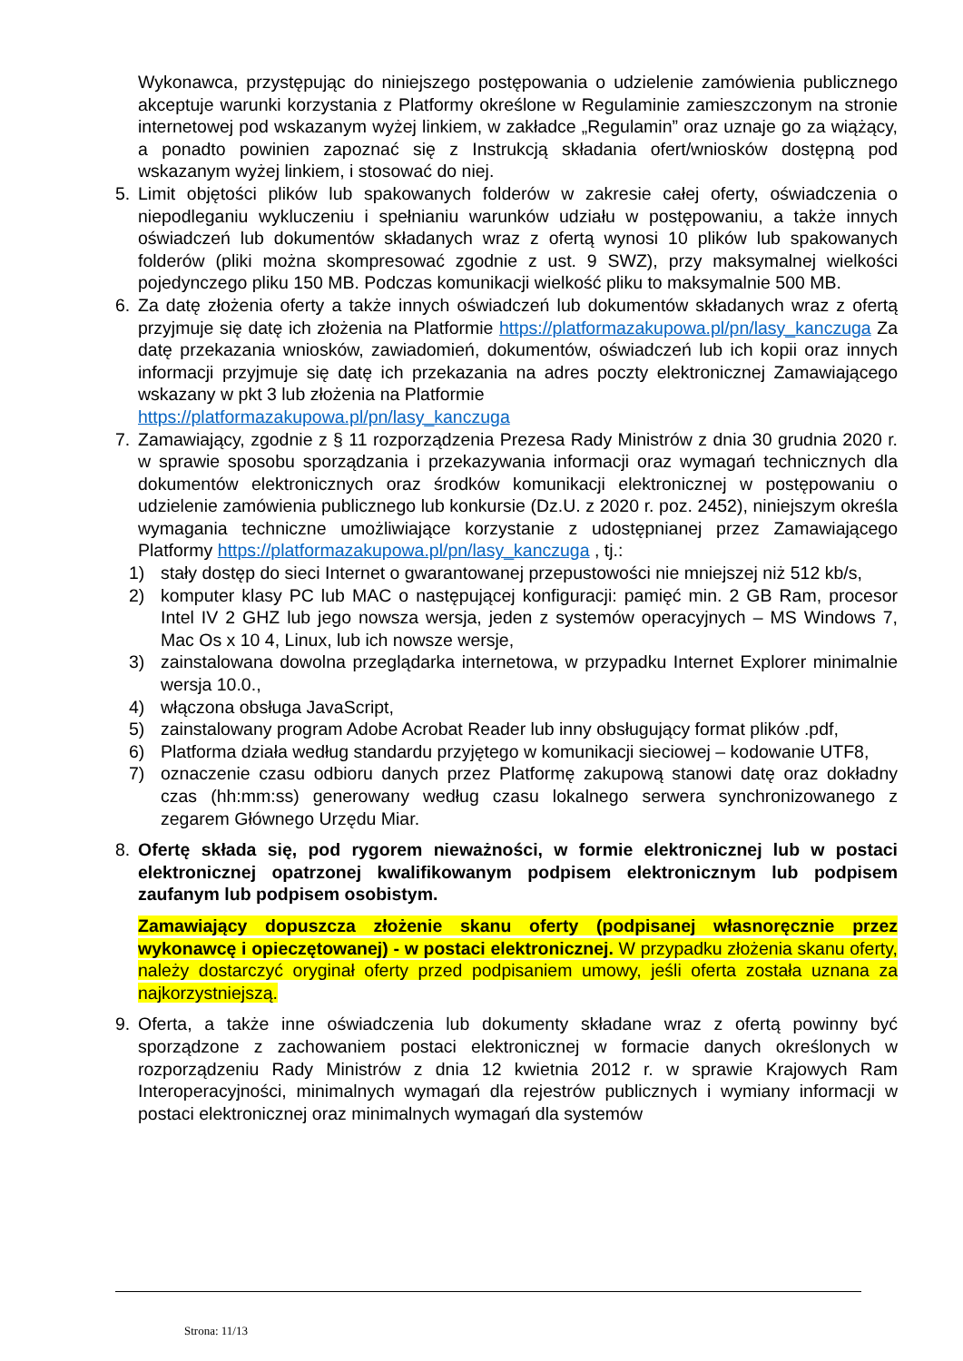Wykonawca, przystępując do niniejszego postępowania o udzielenie zamówienia publicznego akceptuje warunki korzystania z Platformy określone w Regulaminie zamieszczonym na stronie internetowej pod wskazanym wyżej linkiem, w zakładce „Regulamin” oraz uznaje go za wiążący, a ponadto powinien zapoznać się z Instrukcją składania ofert/wniosków dostępną pod wskazanym wyżej linkiem, i stosować do niej.
5. Limit objętości plików lub spakowanych folderów w zakresie całej oferty, oświadczenia o niepodleganiu wykluczeniu i spełnianiu warunków udziału w postępowaniu, a także innych oświadczeń lub dokumentów składanych wraz z ofertą wynosi 10 plików lub spakowanych folderów (pliki można skompresować zgodnie z ust. 9 SWZ), przy maksymalnej wielkości pojedynczego pliku 150 MB. Podczas komunikacji wielkość pliku to maksymalnie 500 MB.
6. Za datę złożenia oferty a także innych oświadczeń lub dokumentów składanych wraz z ofertą przyjmuje się datę ich złożenia na Platformie https://platformazakupowa.pl/pn/lasy_kanczuga Za datę przekazania wniosków, zawiadomień, dokumentów, oświadczeń lub ich kopii oraz innych informacji przyjmuje się datę ich przekazania na adres poczty elektronicznej Zamawiającego wskazany w pkt 3 lub złożenia na Platformie
https://platformazakupowa.pl/pn/lasy_kanczuga
7. Zamawiający, zgodnie z § 11 rozporządzenia Prezesa Rady Ministrów z dnia 30 grudnia 2020 r. w sprawie sposobu sporządzania i przekazywania informacji oraz wymagań technicznych dla dokumentów elektronicznych oraz środków komunikacji elektronicznej w postępowaniu o udzielenie zamówienia publicznego lub konkursie (Dz.U. z 2020 r. poz. 2452), niniejszym określa wymagania techniczne umożliwiające korzystanie z udostępnianej przez Zamawiającego Platformy https://platformazakupowa.pl/pn/lasy_kanczuga , tj.:
1) stały dostęp do sieci Internet o gwarantowanej przepustowości nie mniejszej niż 512 kb/s,
2) komputer klasy PC lub MAC o następującej konfiguracji: pamięć min. 2 GB Ram, procesor Intel IV 2 GHZ lub jego nowsza wersja, jeden z systemów operacyjnych – MS Windows 7, Mac Os x 10 4, Linux, lub ich nowsze wersje,
3) zainstalowana dowolna przeglądarka internetowa, w przypadku Internet Explorer minimalnie wersja 10.0.,
4) włączona obsługa JavaScript,
5) zainstalowany program Adobe Acrobat Reader lub inny obsługujący format plików .pdf,
6) Platforma działa według standardu przyjętego w komunikacji sieciowej – kodowanie UTF8,
7) oznaczenie czasu odbioru danych przez Platformę zakupową stanowi datę oraz dokładny czas (hh:mm:ss) generowany według czasu lokalnego serwera synchronizowanego z zegarem Głównego Urzędu Miar.
8. Ofertę składa się, pod rygorem nieważności, w formie elektronicznej lub w postaci elektronicznej opatrzonej kwalifikowanym podpisem elektronicznym lub podpisem zaufanym lub podpisem osobistym.
Zamawiający dopuszcza złożenie skanu oferty (podpisanej własnoręcznie przez wykonawcę i opieczętowanej) - w postaci elektronicznej. W przypadku złożenia skanu oferty, należy dostarczyć oryginał oferty przed podpisaniem umowy, jeśli oferta została uznana za najkorzystniejszą.
9. Oferta, a także inne oświadczenia lub dokumenty składane wraz z ofertą powinny być sporządzone z zachowaniem postaci elektronicznej w formacie danych określonych w rozporządzeniu Rady Ministrów z dnia 12 kwietnia 2012 r. w sprawie Krajowych Ram Interoperacyjności, minimalnych wymagań dla rejestrów publicznych i wymiany informacji w postaci elektronicznej oraz minimalnych wymagań dla systemów
Strona: 11/13